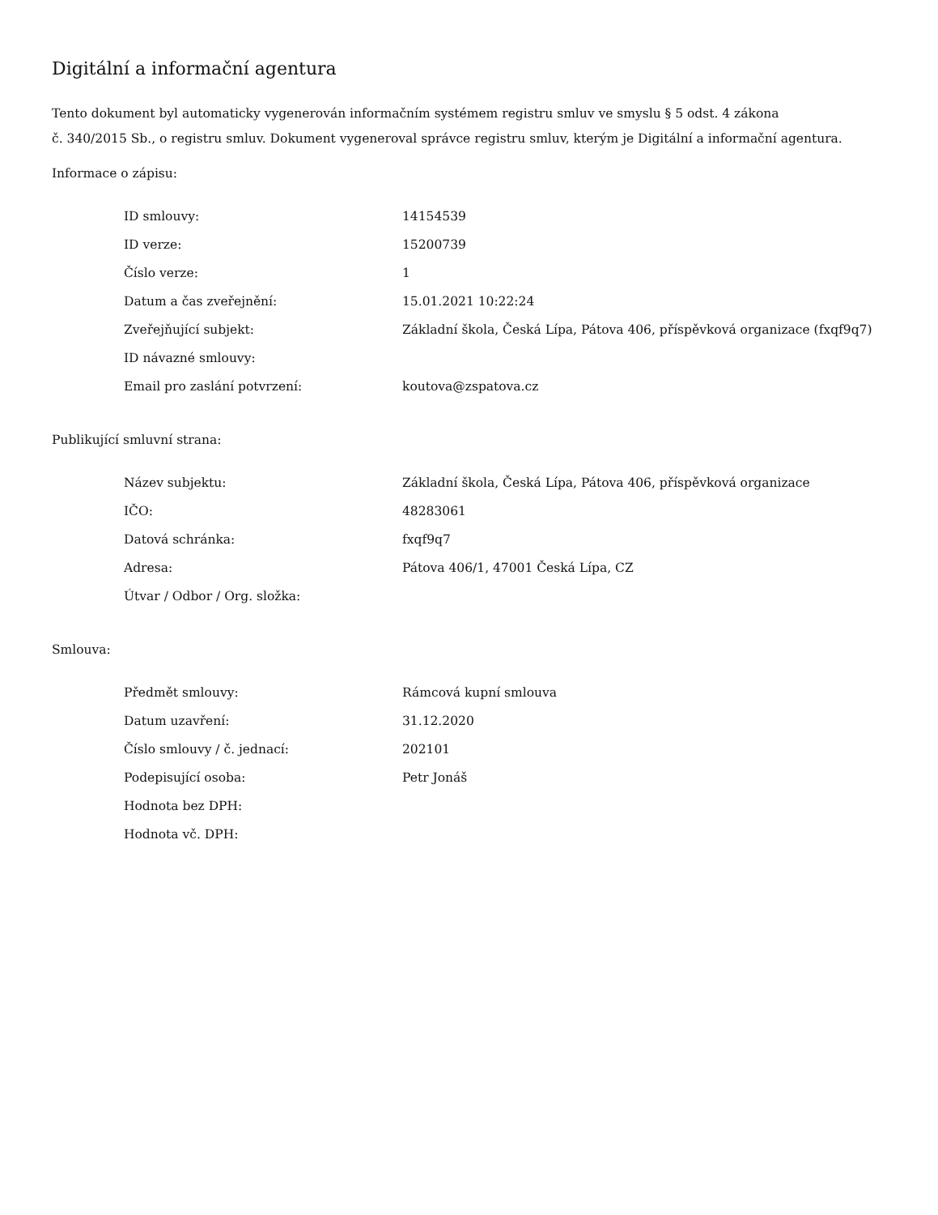Digitální a informační agentura
Tento dokument byl automaticky vygenerován informačním systémem registru smluv ve smyslu § 5 odst. 4 zákona
č. 340/2015 Sb., o registru smluv. Dokument vygeneroval správce registru smluv, kterým je Digitální a informační agentura.
Informace o zápisu:
| ID smlouvy: | 14154539 |
| ID verze: | 15200739 |
| Číslo verze: | 1 |
| Datum a čas zveřejnění: | 15.01.2021 10:22:24 |
| Zveřejňující subjekt: | Základní škola, Česká Lípa, Pátova 406, příspěvková organizace (fxqf9q7) |
| ID návazné smlouvy: | |
| Email pro zaslání potvrzení: | koutova@zspatova.cz |
Publikující smluvní strana:
| Název subjektu: | Základní škola, Česká Lípa, Pátova 406, příspěvková organizace |
| IČO: | 48283061 |
| Datová schránka: | fxqf9q7 |
| Adresa: | Pátova 406/1, 47001 Česká Lípa, CZ |
| Útvar / Odbor / Org. složka: | |
Smlouva:
| Předmět smlouvy: | Rámcová kupní smlouva |
| Datum uzavření: | 31.12.2020 |
| Číslo smlouvy / č. jednací: | 202101 |
| Podepisující osoba: | Petr Jonáš |
| Hodnota bez DPH: | |
| Hodnota vč. DPH: | |